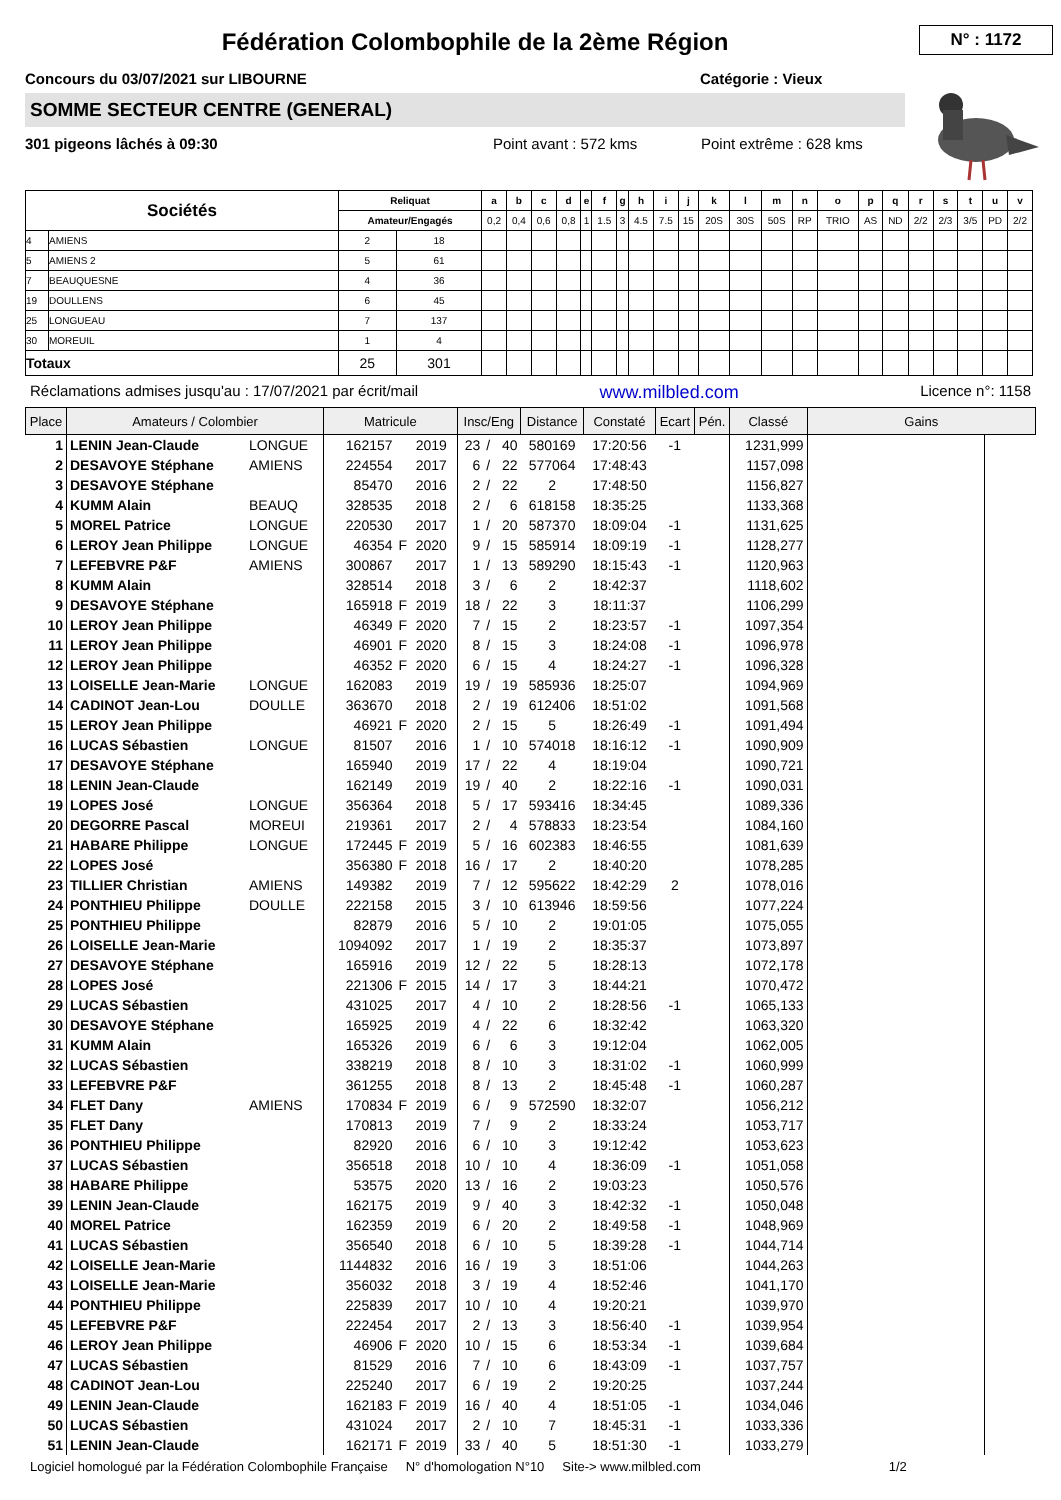Fédération Colombophile de la 2ème Région
N° : 1172
Concours du 03/07/2021 sur LIBOURNE Catégorie : Vieux
SOMME SECTEUR CENTRE (GENERAL)
301 pigeons lâchés à 09:30 Point avant : 572 kms Point extrême : 628 kms
| Sociétés | | Reliquat | | a | b | c | d | e | f | g | h | i | j | k | l | m | n | o | p | q | r | s | t | u | v |
| --- | --- | --- | --- | --- | --- | --- | --- | --- | --- | --- | --- | --- | --- | --- | --- | --- | --- | --- | --- | --- | --- | --- | --- | --- | --- |
| | | Amateur/Engagés | | 0,2 | 0,4 | 0,6 | 0,8 | 1 | 1.5 | 3 | 4.5 | 7.5 | 15 | 20S | 30S | 50S | RP | TRIO | AS | ND | 2/2 | 2/3 | 3/5 | PD | 2/2 |
| 4 | AMIENS | 2 | 18 | | | | | | | | | | | | | | | | | | | | | | |
| 5 | AMIENS 2 | 5 | 61 | | | | | | | | | | | | | | | | | | | | | | |
| 7 | BEAUQUESNE | 4 | 36 | | | | | | | | | | | | | | | | | | | | | | |
| 19 | DOULLENS | 6 | 45 | | | | | | | | | | | | | | | | | | | | | | |
| 25 | LONGUEAU | 7 | 137 | | | | | | | | | | | | | | | | | | | | | | |
| 30 | MOREUIL | 1 | 4 | | | | | | | | | | | | | | | | | | | | | | |
| Totaux | | 25 | 301 | | | | | | | | | | | | | | | | | | | | | | |
Réclamations admises jusqu'au : 17/07/2021 par écrit/mail www.milbled.com Licence n°: 1158
| Place | Amateurs / Colombier | | Matricule | | | Insc/Eng | | | Distance | Constaté | Ecart | Pén. | Classé | Gains | |
| --- | --- | --- | --- | --- | --- | --- | --- | --- | --- | --- | --- | --- | --- | --- | --- |
| 1 | LENIN Jean-Claude | LONGUE | 162157 | | 2019 | 23 | / | 40 | 580169 | 17:20:56 | -1 | | 1231,999 | | |
| 2 | DESAVOYE Stéphane | AMIENS | 224554 | | 2017 | 6 | / | 22 | 577064 | 17:48:43 | | | 1157,098 | | |
| 3 | DESAVOYE Stéphane | | 85470 | | 2016 | 2 | / | 22 | 2 | 17:48:50 | | | 1156,827 | | |
| 4 | KUMM Alain | BEAUQ | 328535 | | 2018 | 2 | / | 6 | 618158 | 18:35:25 | | | 1133,368 | | |
| 5 | MOREL Patrice | LONGUE | 220530 | | 2017 | 1 | / | 20 | 587370 | 18:09:04 | -1 | | 1131,625 | | |
| 6 | LEROY Jean Philippe | LONGUE | 46354 | F | 2020 | 9 | / | 15 | 585914 | 18:09:19 | -1 | | 1128,277 | | |
| 7 | LEFEBVRE P&F | AMIENS | 300867 | | 2017 | 1 | / | 13 | 589290 | 18:15:43 | -1 | | 1120,963 | | |
| 8 | KUMM Alain | | 328514 | | 2018 | 3 | / | 6 | 2 | 18:42:37 | | | 1118,602 | | |
| 9 | DESAVOYE Stéphane | | 165918 | F | 2019 | 18 | / | 22 | 3 | 18:11:37 | | | 1106,299 | | |
| 10 | LEROY Jean Philippe | | 46349 | F | 2020 | 7 | / | 15 | 2 | 18:23:57 | -1 | | 1097,354 | | |
| 11 | LEROY Jean Philippe | | 46901 | F | 2020 | 8 | / | 15 | 3 | 18:24:08 | -1 | | 1096,978 | | |
| 12 | LEROY Jean Philippe | | 46352 | F | 2020 | 6 | / | 15 | 4 | 18:24:27 | -1 | | 1096,328 | | |
| 13 | LOISELLE Jean-Marie | LONGUE | 162083 | | 2019 | 19 | / | 19 | 585936 | 18:25:07 | | | 1094,969 | | |
| 14 | CADINOT Jean-Lou | DOULLE | 363670 | | 2018 | 2 | / | 19 | 612406 | 18:51:02 | | | 1091,568 | | |
| 15 | LEROY Jean Philippe | | 46921 | F | 2020 | 2 | / | 15 | 5 | 18:26:49 | -1 | | 1091,494 | | |
| 16 | LUCAS Sébastien | LONGUE | 81507 | | 2016 | 1 | / | 10 | 574018 | 18:16:12 | -1 | | 1090,909 | | |
| 17 | DESAVOYE Stéphane | | 165940 | | 2019 | 17 | / | 22 | 4 | 18:19:04 | | | 1090,721 | | |
| 18 | LENIN Jean-Claude | | 162149 | | 2019 | 19 | / | 40 | 2 | 18:22:16 | -1 | | 1090,031 | | |
| 19 | LOPES José | LONGUE | 356364 | | 2018 | 5 | / | 17 | 593416 | 18:34:45 | | | 1089,336 | | |
| 20 | DEGORRE Pascal | MOREUI | 219361 | | 2017 | 2 | / | 4 | 578833 | 18:23:54 | | | 1084,160 | | |
| 21 | HABARE Philippe | LONGUE | 172445 | F | 2019 | 5 | / | 16 | 602383 | 18:46:55 | | | 1081,639 | | |
| 22 | LOPES José | | 356380 | F | 2018 | 16 | / | 17 | 2 | 18:40:20 | | | 1078,285 | | |
| 23 | TILLIER Christian | AMIENS | 149382 | | 2019 | 7 | / | 12 | 595622 | 18:42:29 | 2 | | 1078,016 | | |
| 24 | PONTHIEU Philippe | DOULLE | 222158 | | 2015 | 3 | / | 10 | 613946 | 18:59:56 | | | 1077,224 | | |
| 25 | PONTHIEU Philippe | | 82879 | | 2016 | 5 | / | 10 | 2 | 19:01:05 | | | 1075,055 | | |
| 26 | LOISELLE Jean-Marie | | 1094092 | | 2017 | 1 | / | 19 | 2 | 18:35:37 | | | 1073,897 | | |
| 27 | DESAVOYE Stéphane | | 165916 | | 2019 | 12 | / | 22 | 5 | 18:28:13 | | | 1072,178 | | |
| 28 | LOPES José | | 221306 | F | 2015 | 14 | / | 17 | 3 | 18:44:21 | | | 1070,472 | | |
| 29 | LUCAS Sébastien | | 431025 | | 2017 | 4 | / | 10 | 2 | 18:28:56 | -1 | | 1065,133 | | |
| 30 | DESAVOYE Stéphane | | 165925 | | 2019 | 4 | / | 22 | 6 | 18:32:42 | | | 1063,320 | | |
| 31 | KUMM Alain | | 165326 | | 2019 | 6 | / | 6 | 3 | 19:12:04 | | | 1062,005 | | |
| 32 | LUCAS Sébastien | | 338219 | | 2018 | 8 | / | 10 | 3 | 18:31:02 | -1 | | 1060,999 | | |
| 33 | LEFEBVRE P&F | | 361255 | | 2018 | 8 | / | 13 | 2 | 18:45:48 | -1 | | 1060,287 | | |
| 34 | FLET Dany | AMIENS | 170834 | F | 2019 | 6 | / | 9 | 572590 | 18:32:07 | | | 1056,212 | | |
| 35 | FLET Dany | | 170813 | | 2019 | 7 | / | 9 | 2 | 18:33:24 | | | 1053,717 | | |
| 36 | PONTHIEU Philippe | | 82920 | | 2016 | 6 | / | 10 | 3 | 19:12:42 | | | 1053,623 | | |
| 37 | LUCAS Sébastien | | 356518 | | 2018 | 10 | / | 10 | 4 | 18:36:09 | -1 | | 1051,058 | | |
| 38 | HABARE Philippe | | 53575 | | 2020 | 13 | / | 16 | 2 | 19:03:23 | | | 1050,576 | | |
| 39 | LENIN Jean-Claude | | 162175 | | 2019 | 9 | / | 40 | 3 | 18:42:32 | -1 | | 1050,048 | | |
| 40 | MOREL Patrice | | 162359 | | 2019 | 6 | / | 20 | 2 | 18:49:58 | -1 | | 1048,969 | | |
| 41 | LUCAS Sébastien | | 356540 | | 2018 | 6 | / | 10 | 5 | 18:39:28 | -1 | | 1044,714 | | |
| 42 | LOISELLE Jean-Marie | | 1144832 | | 2016 | 16 | / | 19 | 3 | 18:51:06 | | | 1044,263 | | |
| 43 | LOISELLE Jean-Marie | | 356032 | | 2018 | 3 | / | 19 | 4 | 18:52:46 | | | 1041,170 | | |
| 44 | PONTHIEU Philippe | | 225839 | | 2017 | 10 | / | 10 | 4 | 19:20:21 | | | 1039,970 | | |
| 45 | LEFEBVRE P&F | | 222454 | | 2017 | 2 | / | 13 | 3 | 18:56:40 | -1 | | 1039,954 | | |
| 46 | LEROY Jean Philippe | | 46906 | F | 2020 | 10 | / | 15 | 6 | 18:53:34 | -1 | | 1039,684 | | |
| 47 | LUCAS Sébastien | | 81529 | | 2016 | 7 | / | 10 | 6 | 18:43:09 | -1 | | 1037,757 | | |
| 48 | CADINOT Jean-Lou | | 225240 | | 2017 | 6 | / | 19 | 2 | 19:20:25 | | | 1037,244 | | |
| 49 | LENIN Jean-Claude | | 162183 | F | 2019 | 16 | / | 40 | 4 | 18:51:05 | -1 | | 1034,046 | | |
| 50 | LUCAS Sébastien | | 431024 | | 2017 | 2 | / | 10 | 7 | 18:45:31 | -1 | | 1033,336 | | |
| 51 | LENIN Jean-Claude | | 162171 | F | 2019 | 33 | / | 40 | 5 | 18:51:30 | -1 | | 1033,279 | | |
Logiciel homologué par la Fédération Colombophile Française N° d'homologation N°10 Site-> www.milbled.com 1/2